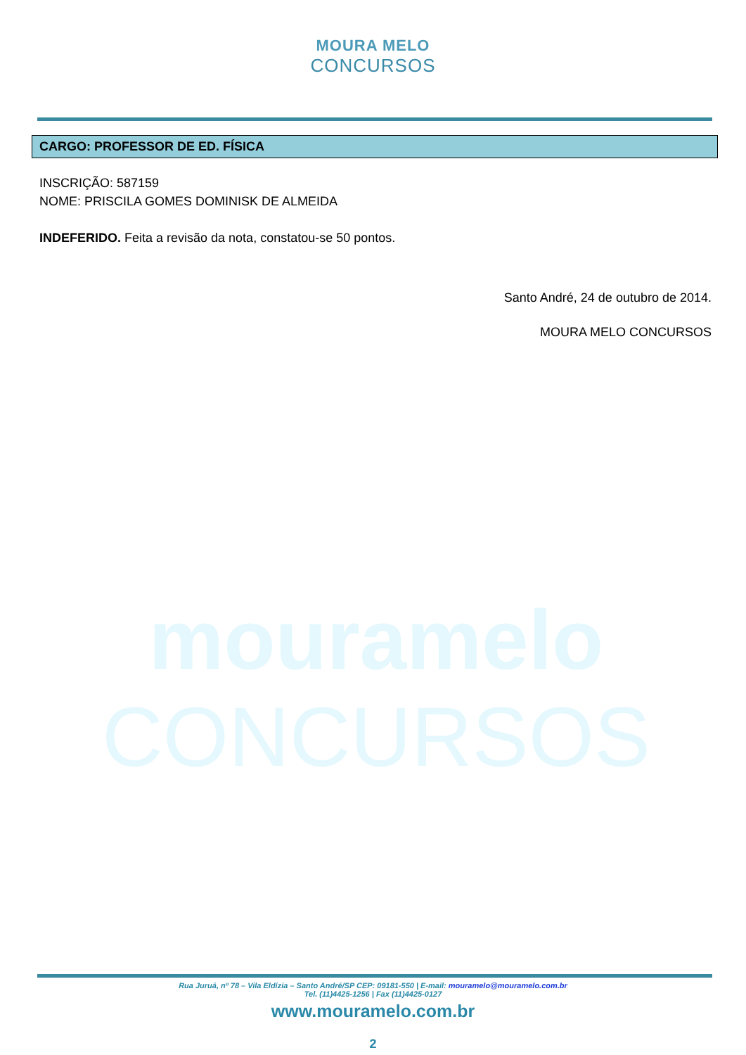MOURA MELO
CONCURSOS
CARGO: PROFESSOR DE ED. FÍSICA
INSCRIÇÃO: 587159
NOME: PRISCILA GOMES DOMINISK DE ALMEIDA
INDEFERIDO. Feita a revisão da nota, constatou-se 50 pontos.
Santo André, 24 de outubro de 2014.
MOURA MELO CONCURSOS
mouramelo
CONCURSOS
Rua Juruá, nº 78 – Vila Eldízia – Santo André/SP CEP: 09181-550 | E-mail: mouramelo@mouramelo.com.br
Tel. (11)4425-1256 | Fax (11)4425-0127
www.mouramelo.com.br
2